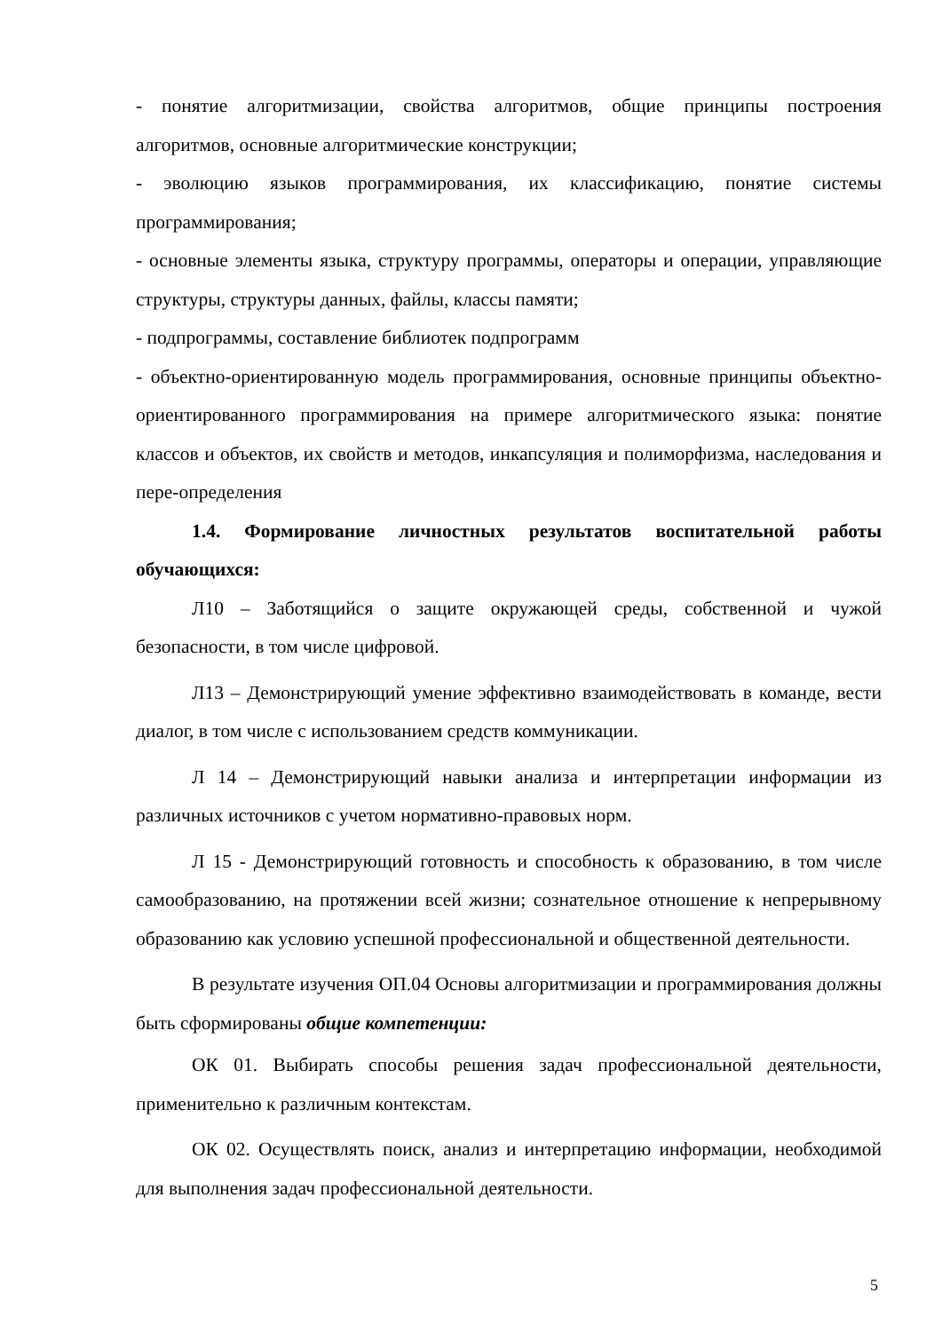- понятие алгоритмизации, свойства алгоритмов, общие принципы построения алгоритмов, основные алгоритмические конструкции;
- эволюцию языков программирования, их классификацию, понятие системы программирования;
- основные элементы языка, структуру программы, операторы и операции, управляющие структуры, структуры данных, файлы, классы памяти;
- подпрограммы, составление библиотек подпрограмм
- объектно-ориентированную модель программирования, основные принципы объектно-ориентированного программирования на примере алгоритмического языка: понятие классов и объектов, их свойств и методов, инкапсуляция и полиморфизма, наследования и пере-определения
1.4. Формирование личностных результатов воспитательной работы обучающихся:
Л10 – Заботящийся о защите окружающей среды, собственной и чужой безопасности, в том числе цифровой.
Л13 – Демонстрирующий умение эффективно взаимодействовать в команде, вести диалог, в том числе с использованием средств коммуникации.
Л 14 – Демонстрирующий навыки анализа и интерпретации информации из различных источников с учетом нормативно-правовых норм.
Л 15 - Демонстрирующий готовность и способность к образованию, в том числе самообразованию, на протяжении всей жизни; сознательное отношение к непрерывному образованию как условию успешной профессиональной и общественной деятельности.
В результате изучения ОП.04 Основы алгоритмизации и программирования должны быть сформированы общие компетенции:
ОК 01. Выбирать способы решения задач профессиональной деятельности, применительно к различным контекстам.
ОК 02. Осуществлять поиск, анализ и интерпретацию информации, необходимой для выполнения задач профессиональной деятельности.
5